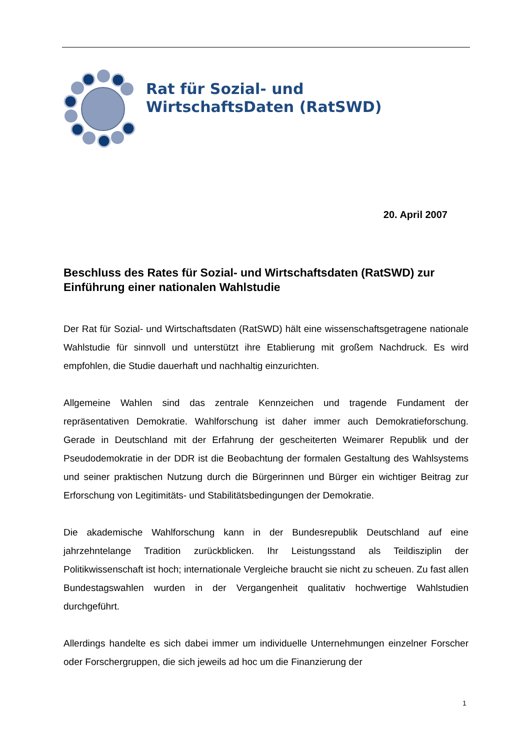Rat für Sozial- und
WirtschaftsDaten (RatSWD)
20. April 2007
Beschluss des Rates für Sozial- und Wirtschaftsdaten (RatSWD) zur Einführung einer nationalen Wahlstudie
Der Rat für Sozial- und Wirtschaftsdaten (RatSWD) hält eine wissenschaftsgetragene nationale Wahlstudie für sinnvoll und unterstützt ihre Etablierung mit großem Nachdruck. Es wird empfohlen, die Studie dauerhaft und nachhaltig einzurichten.
Allgemeine Wahlen sind das zentrale Kennzeichen und tragende Fundament der repräsentativen Demokratie. Wahlforschung ist daher immer auch Demokratieforschung. Gerade in Deutschland mit der Erfahrung der gescheiterten Weimarer Republik und der Pseudodemokratie in der DDR ist die Beobachtung der formalen Gestaltung des Wahlsystems und seiner praktischen Nutzung durch die Bürgerinnen und Bürger ein wichtiger Beitrag zur Erforschung von Legitimitäts- und Stabilitätsbedingungen der Demokratie.
Die akademische Wahlforschung kann in der Bundesrepublik Deutschland auf eine jahrzehntelange Tradition zurückblicken. Ihr Leistungsstand als Teildisziplin der Politikwissenschaft ist hoch; internationale Vergleiche braucht sie nicht zu scheuen. Zu fast allen Bundestagswahlen wurden in der Vergangenheit qualitativ hochwertige Wahlstudien durchgeführt.
Allerdings handelte es sich dabei immer um individuelle Unternehmungen einzelner Forscher oder Forschergruppen, die sich jeweils ad hoc um die Finanzierung der
1